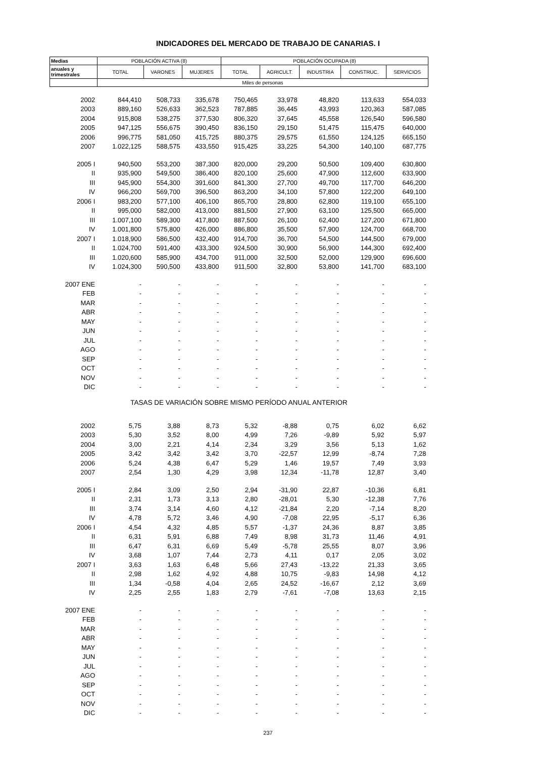INDICADORES DEL MERCADO DE TRABAJO DE CANARIAS. I
| Medias | POBLACIÓN ACTIVA (8) | | | POBLACIÓN OCUPADA (8) | | | | |
| --- | --- | --- | --- | --- | --- | --- | --- | --- |
| anuales y trimestrales | TOTAL | VARONES | MUJERES | TOTAL | AGRICULT. | INDUSTRIA | CONSTRUC. | SERVICIOS |
| | Miles de personas | | | | | | | |
| 2002 | 844,410 | 508,733 | 335,678 | 750,465 | 33,978 | 48,820 | 113,633 | 554,033 |
| 2003 | 889,160 | 526,633 | 362,523 | 787,885 | 36,445 | 43,993 | 120,363 | 587,085 |
| 2004 | 915,808 | 538,275 | 377,530 | 806,320 | 37,645 | 45,558 | 126,540 | 596,580 |
| 2005 | 947,125 | 556,675 | 390,450 | 836,150 | 29,150 | 51,475 | 115,475 | 640,000 |
| 2006 | 996,775 | 581,050 | 415,725 | 880,375 | 29,575 | 61,550 | 124,125 | 665,150 |
| 2007 | 1.022,125 | 588,575 | 433,550 | 915,425 | 33,225 | 54,300 | 140,100 | 687,775 |
| 2005 I | 940,500 | 553,200 | 387,300 | 820,000 | 29,200 | 50,500 | 109,400 | 630,800 |
| II | 935,900 | 549,500 | 386,400 | 820,100 | 25,600 | 47,900 | 112,600 | 633,900 |
| III | 945,900 | 554,300 | 391,600 | 841,300 | 27,700 | 49,700 | 117,700 | 646,200 |
| IV | 966,200 | 569,700 | 396,500 | 863,200 | 34,100 | 57,800 | 122,200 | 649,100 |
| 2006 I | 983,200 | 577,100 | 406,100 | 865,700 | 28,800 | 62,800 | 119,100 | 655,100 |
| II | 995,000 | 582,000 | 413,000 | 881,500 | 27,900 | 63,100 | 125,500 | 665,000 |
| III | 1.007,100 | 589,300 | 417,800 | 887,500 | 26,100 | 62,400 | 127,200 | 671,800 |
| IV | 1.001,800 | 575,800 | 426,000 | 886,800 | 35,500 | 57,900 | 124,700 | 668,700 |
| 2007 I | 1.018,900 | 586,500 | 432,400 | 914,700 | 36,700 | 54,500 | 144,500 | 679,000 |
| II | 1.024,700 | 591,400 | 433,300 | 924,500 | 30,900 | 56,900 | 144,300 | 692,400 |
| III | 1.020,600 | 585,900 | 434,700 | 911,000 | 32,500 | 52,000 | 129,900 | 696,600 |
| IV | 1.024,300 | 590,500 | 433,800 | 911,500 | 32,800 | 53,800 | 141,700 | 683,100 |
| 2007 ENE | - | - | - | - | - | - | - | - |
| FEB | - | - | - | - | - | - | - | - |
| MAR | - | - | - | - | - | - | - | - |
| ABR | - | - | - | - | - | - | - | - |
| MAY | - | - | - | - | - | - | - | - |
| JUN | - | - | - | - | - | - | - | - |
| JUL | - | - | - | - | - | - | - | - |
| AGO | - | - | - | - | - | - | - | - |
| SEP | - | - | - | - | - | - | - | - |
| OCT | - | - | - | - | - | - | - | - |
| NOV | - | - | - | - | - | - | - | - |
| DIC | - | - | - | - | - | - | - | - |
| TASAS DE VARIACIÓN SOBRE MISMO PERÍODO ANUAL ANTERIOR | | | | | | | | |
| 2002 | 5,75 | 3,88 | 8,73 | 5,32 | -8,88 | 0,75 | 6,02 | 6,62 |
| 2003 | 5,30 | 3,52 | 8,00 | 4,99 | 7,26 | -9,89 | 5,92 | 5,97 |
| 2004 | 3,00 | 2,21 | 4,14 | 2,34 | 3,29 | 3,56 | 5,13 | 1,62 |
| 2005 | 3,42 | 3,42 | 3,42 | 3,70 | -22,57 | 12,99 | -8,74 | 7,28 |
| 2006 | 5,24 | 4,38 | 6,47 | 5,29 | 1,46 | 19,57 | 7,49 | 3,93 |
| 2007 | 2,54 | 1,30 | 4,29 | 3,98 | 12,34 | -11,78 | 12,87 | 3,40 |
| 2005 I | 2,84 | 3,09 | 2,50 | 2,94 | -31,90 | 22,87 | -10,36 | 6,81 |
| II | 2,31 | 1,73 | 3,13 | 2,80 | -28,01 | 5,30 | -12,38 | 7,76 |
| III | 3,74 | 3,14 | 4,60 | 4,12 | -21,84 | 2,20 | -7,14 | 8,20 |
| IV | 4,78 | 5,72 | 3,46 | 4,90 | -7,08 | 22,95 | -5,17 | 6,36 |
| 2006 I | 4,54 | 4,32 | 4,85 | 5,57 | -1,37 | 24,36 | 8,87 | 3,85 |
| II | 6,31 | 5,91 | 6,88 | 7,49 | 8,98 | 31,73 | 11,46 | 4,91 |
| III | 6,47 | 6,31 | 6,69 | 5,49 | -5,78 | 25,55 | 8,07 | 3,96 |
| IV | 3,68 | 1,07 | 7,44 | 2,73 | 4,11 | 0,17 | 2,05 | 3,02 |
| 2007 I | 3,63 | 1,63 | 6,48 | 5,66 | 27,43 | -13,22 | 21,33 | 3,65 |
| II | 2,98 | 1,62 | 4,92 | 4,88 | 10,75 | -9,83 | 14,98 | 4,12 |
| III | 1,34 | -0,58 | 4,04 | 2,65 | 24,52 | -16,67 | 2,12 | 3,69 |
| IV | 2,25 | 2,55 | 1,83 | 2,79 | -7,61 | -7,08 | 13,63 | 2,15 |
| 2007 ENE | - | - | - | - | - | - | - | - |
| FEB | - | - | - | - | - | - | - | - |
| MAR | - | - | - | - | - | - | - | - |
| ABR | - | - | - | - | - | - | - | - |
| MAY | - | - | - | - | - | - | - | - |
| JUN | - | - | - | - | - | - | - | - |
| JUL | - | - | - | - | - | - | - | - |
| AGO | - | - | - | - | - | - | - | - |
| SEP | - | - | - | - | - | - | - | - |
| OCT | - | - | - | - | - | - | - | - |
| NOV | - | - | - | - | - | - | - | - |
| DIC | - | - | - | - | - | - | - | - |
237